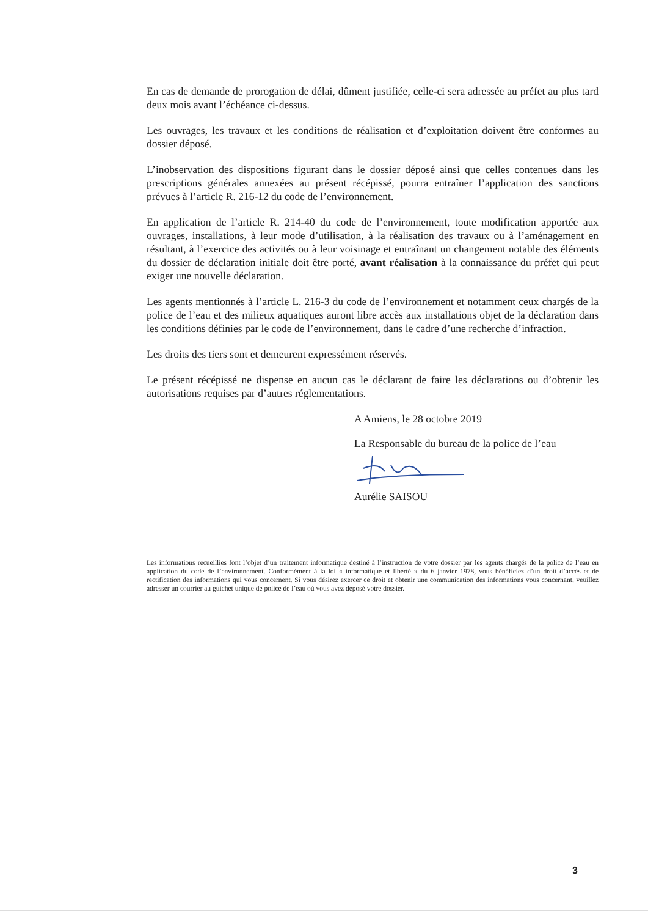En cas de demande de prorogation de délai, dûment justifiée, celle-ci sera adressée au préfet au plus tard deux mois avant l’échéance ci-dessus.
Les ouvrages, les travaux et les conditions de réalisation et d’exploitation doivent être conformes au dossier déposé.
L’inobservation des dispositions figurant dans le dossier déposé ainsi que celles contenues dans les prescriptions générales annexées au présent récépissé, pourra entraîner l’application des sanctions prévues à l’article R. 216-12 du code de l’environnement.
En application de l’article R. 214-40 du code de l’environnement, toute modification apportée aux ouvrages, installations, à leur mode d’utilisation, à la réalisation des travaux ou à l’aménagement en résultant, à l’exercice des activités ou à leur voisinage et entraînant un changement notable des éléments du dossier de déclaration initiale doit être porté, avant réalisation à la connaissance du préfet qui peut exiger une nouvelle déclaration.
Les agents mentionnés à l’article L. 216-3 du code de l’environnement et notamment ceux chargés de la police de l’eau et des milieux aquatiques auront libre accès aux installations objet de la déclaration dans les conditions définies par le code de l’environnement, dans le cadre d’une recherche d’infraction.
Les droits des tiers sont et demeurent expressément réservés.
Le présent récépissé ne dispense en aucun cas le déclarant de faire les déclarations ou d’obtenir les autorisations requises par d’autres réglementations.
A Amiens, le 28 octobre 2019
La Responsable du bureau de la police de l’eau
Aurélie SAISOU
Les informations recueillies font l’objet d’un traitement informatique destiné à l’instruction de votre dossier par les agents chargés de la police de l’eau en application du code de l’environnement. Conformément à la loi « informatique et liberté » du 6 janvier 1978, vous bénéficiez d’un droit d’accès et de rectification des informations qui vous concernent. Si vous désirez exercer ce droit et obtenir une communication des informations vous concernant, veuillez adresser un courrier au guichet unique de police de l’eau où vous avez déposé votre dossier.
3